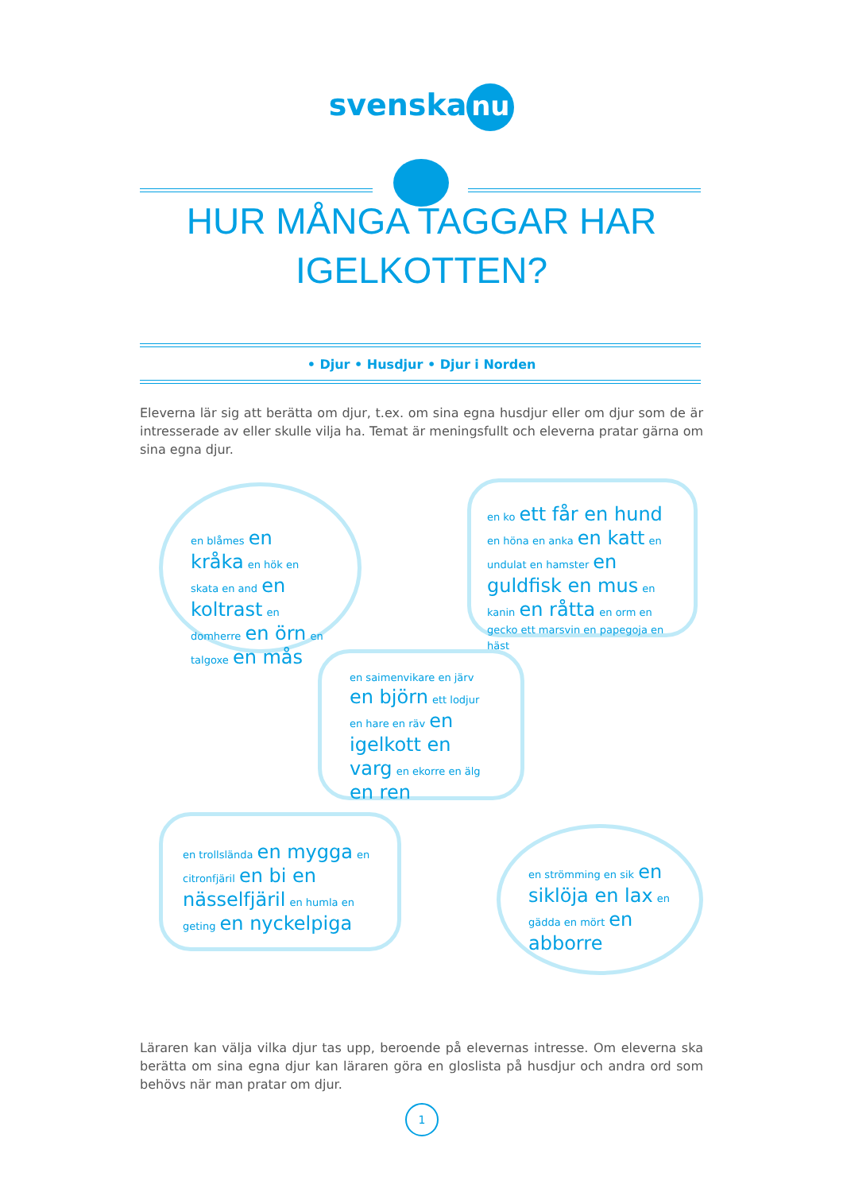svenska nu
HUR MÅNGA TAGGAR HAR
IGELKOTTEN?
• Djur • Husdjur • Djur i Norden
Eleverna lär sig att berätta om djur, t.ex. om sina egna husdjur eller om djur som de är intresserade av eller skulle vilja ha. Temat är meningsfullt och eleverna pratar gärna om sina egna djur.
en blåmes en kråka en hök en skata en and en koltrast en domherre en örn en talgoxe en mås
en ko ett får en hund en höna en anka en katt en undulat en hamster en guldfisk en mus en kanin en råtta en orm en gecko ett marsvin en papegoja en häst
en saimenvikare en järv en björn ett lodjur en hare en räv en igelkott en varg en ekorre en älg en ren
en trollslända en mygga en citronfjäril en bi en nässelfjäril en humla en geting en nyckelpiga
en strömming en sik en siklöja en lax en gädda en mört en abborre
Läraren kan välja vilka djur tas upp, beroende på elevernas intresse. Om eleverna ska berätta om sina egna djur kan läraren göra en gloslista på husdjur och andra ord som behövs när man pratar om djur.
1